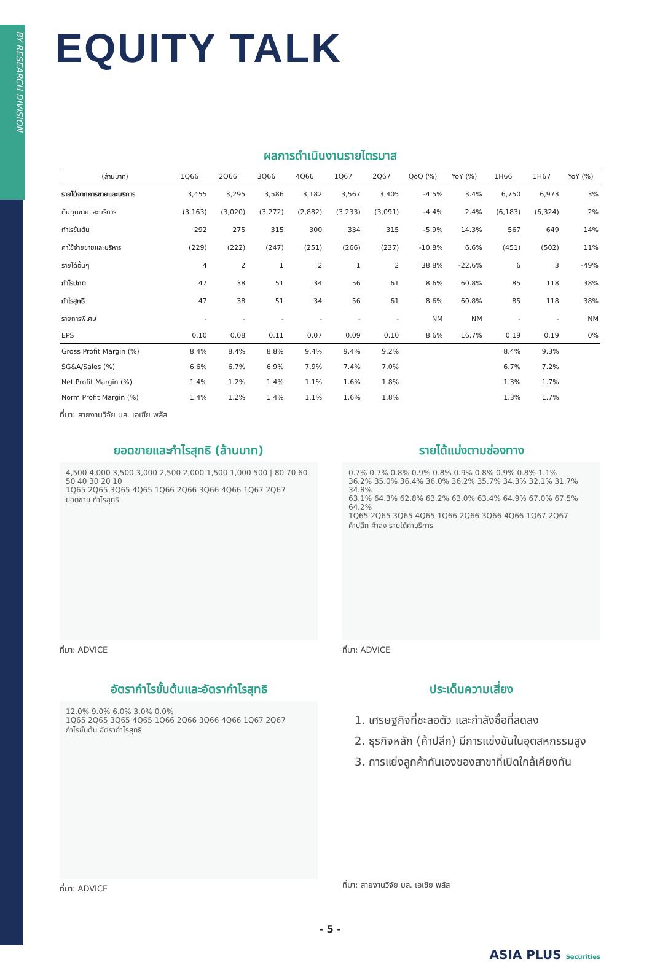BY RESEARCH DIVISION
EQUITY TALK
ผลการดำเนินงานรายไตรมาส
| (ล้านบาท) | 1Q66 | 2Q66 | 3Q66 | 4Q66 | 1Q67 | 2Q67 | QoQ (%) | YoY (%) | 1H66 | 1H67 | YoY (%) |
| --- | --- | --- | --- | --- | --- | --- | --- | --- | --- | --- | --- |
| รายได้จากการขายและบริการ | 3,455 | 3,295 | 3,586 | 3,182 | 3,567 | 3,405 | -4.5% | 3.4% | 6,750 | 6,973 | 3% |
| ต้นทุนขายและบริการ | (3,163) | (3,020) | (3,272) | (2,882) | (3,233) | (3,091) | -4.4% | 2.4% | (6,183) | (6,324) | 2% |
| กำไรขั้นต้น | 292 | 275 | 315 | 300 | 334 | 315 | -5.9% | 14.3% | 567 | 649 | 14% |
| ค่าใช้จ่ายขายและบริหาร | (229) | (222) | (247) | (251) | (266) | (237) | -10.8% | 6.6% | (451) | (502) | 11% |
| รายได้อื่นๆ | 4 | 2 | 1 | 2 | 1 | 2 | 38.8% | -22.6% | 6 | 3 | -49% |
| กำไรปกติ | 47 | 38 | 51 | 34 | 56 | 61 | 8.6% | 60.8% | 85 | 118 | 38% |
| กำไรสุทธิ | 47 | 38 | 51 | 34 | 56 | 61 | 8.6% | 60.8% | 85 | 118 | 38% |
| รายการพิเศษ | - | - | - | - | - | - | NM | NM | - | - | NM |
| EPS | 0.10 | 0.08 | 0.11 | 0.07 | 0.09 | 0.10 | 8.6% | 16.7% | 0.19 | 0.19 | 0% |
| Gross Profit Margin (%) | 8.4% | 8.4% | 8.8% | 9.4% | 9.4% | 9.2% | | | 8.4% | 9.3% | |
| SG&A/Sales (%) | 6.6% | 6.7% | 6.9% | 7.9% | 7.4% | 7.0% | | | 6.7% | 7.2% | |
| Net Profit Margin (%) | 1.4% | 1.2% | 1.4% | 1.1% | 1.6% | 1.8% | | | 1.3% | 1.7% | |
| Norm Profit Margin (%) | 1.4% | 1.2% | 1.4% | 1.1% | 1.6% | 1.8% | | | 1.3% | 1.7% | |
ที่มา: สายงานวิจัย บล. เอเซีย พลัส
ยอดขายและกำไรสุทธิ (ล้านบาท)
4,500 4,000 3,500 3,000 2,500 2,000 1,500 1,000 500 | 80 70 60 50 40 30 20 10
1Q65 2Q65 3Q65 4Q65 1Q66 2Q66 3Q66 4Q66 1Q67 2Q67
ยอดขาย กำไรสุทธิ
ที่มา: ADVICE
รายได้แบ่งตามช่องทาง
0.7% 0.7% 0.8% 0.9% 0.8% 0.9% 0.8% 0.9% 0.8% 1.1%
36.2% 35.0% 36.4% 36.0% 36.2% 35.7% 34.3% 32.1% 31.7% 34.8%
63.1% 64.3% 62.8% 63.2% 63.0% 63.4% 64.9% 67.0% 67.5% 64.2%
1Q65 2Q65 3Q65 4Q65 1Q66 2Q66 3Q66 4Q66 1Q67 2Q67
ค้าปลีก ค้าส่ง รายได้ค่าบริการ
ที่มา: ADVICE
อัตรากำไรขั้นต้นและอัตรากำไรสุทธิ
12.0% 9.0% 6.0% 3.0% 0.0%
1Q65 2Q65 3Q65 4Q65 1Q66 2Q66 3Q66 4Q66 1Q67 2Q67
กำไรขั้นต้น อัตรากำไรสุทธิ
ที่มา: ADVICE
ประเด็นความเสี่ยง
1. เศรษฐกิจที่ชะลอตัว และกำลังซื้อที่ลดลง
2. ธุรกิจหลัก (ค้าปลีก) มีการแข่งขันในอุตสหกรรมสูง
3. การแย่งลูกค้ากันเองของสาขาที่เปิดใกล้เคียงกัน
ที่มา: สายงานวิจัย บล. เอเซีย พลัส
- 5 -
ASIA PLUS Securities